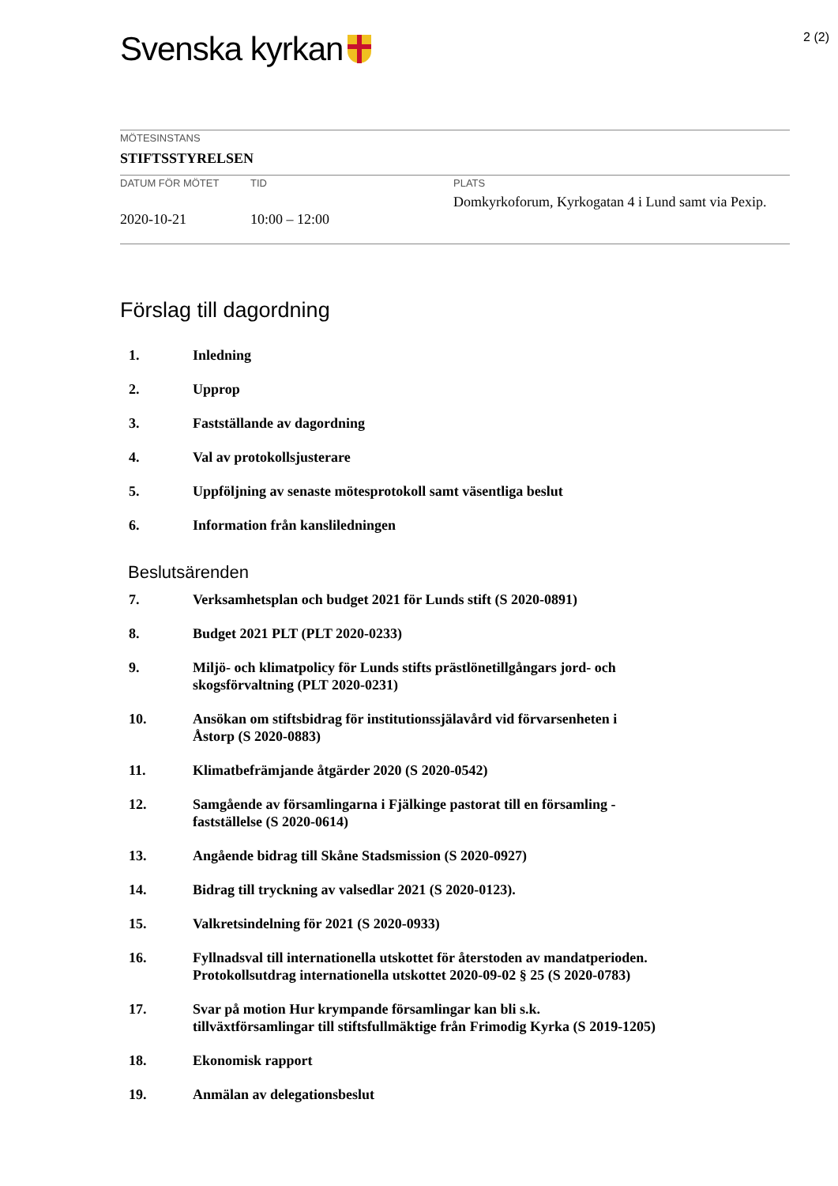Svenska kyrkan
2 (2)
| MÖTESINSTANS | | |
| STIFTSSTYRELSEN | | |
| DATUM FÖR MÖTET | TID | PLATS |
| 2020-10-21 | 10:00 – 12:00 | Domkyrkoforum, Kyrkogatan 4 i Lund samt via Pexip. |
Förslag till dagordning
1. Inledning
2. Upprop
3. Fastställande av dagordning
4. Val av protokollsjusterare
5. Uppföljning av senaste mötesprotokoll samt väsentliga beslut
6. Information från kansliledningen
Beslutsärenden
7. Verksamhetsplan och budget 2021 för Lunds stift (S 2020-0891)
8. Budget 2021 PLT (PLT 2020-0233)
9. Miljö- och klimatpolicy för Lunds stifts prästlönetillgångars jord- och
skogsförvaltning (PLT 2020-0231)
10. Ansökan om stiftsbidrag för institutionssjälavård vid förvarsenheten i
Åstorp (S 2020-0883)
11. Klimatbefrämjande åtgärder 2020 (S 2020-0542)
12. Samgående av församlingarna i Fjälkinge pastorat till en församling -
fastställelse (S 2020-0614)
13. Angående bidrag till Skåne Stadsmission (S 2020-0927)
14. Bidrag till tryckning av valsedlar 2021 (S 2020-0123).
15. Valkretsindelning för 2021 (S 2020-0933)
16. Fyllnadsval till internationella utskottet för återstoden av mandatperioden.
Protokollsutdrag internationella utskottet 2020-09-02 § 25 (S 2020-0783)
17. Svar på motion Hur krympande församlingar kan bli s.k.
tillväxtförsamlingar till stiftsfullmäktige från Frimodig Kyrka (S 2019-1205)
18. Ekonomisk rapport
19. Anmälan av delegationsbeslut